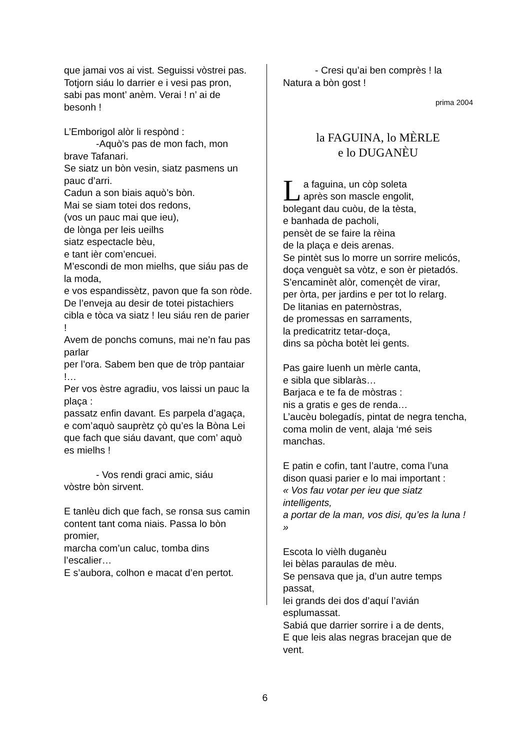que jamai vos ai vist. Seguissi vòstrei pas.
Totjorn siáu lo darrier e i vesi pas pron,
sabi pas mont’ anèm. Verai ! n’ ai de besonh !
L’Emborigol alòr li respònd :
-Aquò’s pas de mon fach, mon
brave Tafanari.
Se siatz un bòn vesin, siatz pasmens un pauc d’arri.
Cadun a son biais aquò’s bòn.
Mai se siam totei dos redons,
(vos un pauc mai que ieu),
de lònga per leis ueilhs
siatz espectacle bèu,
e tant ièr com’encuei.
M’escondi de mon mielhs, que siáu pas de la moda,
e vos espandissètz, pavon que fa son ròde.
De l’enveja au desir de totei pistachiers
cibla e tòca va siatz ! Ieu siáu ren de parier !
Avem de ponchs comuns, mai ne’n fau pas parlar
per l’ora. Sabem ben que de tròp pantaiar !…
Per vos èstre agradiu, vos laissi un pauc la plaça :
passatz enfin davant. Es parpela d’agaça,
e com’aquò sauprètz çò qu’es la Bòna Lei
que fach que siáu davant, que com’ aquò es mielhs !
- Vos rendi graci amic, siáu
vòstre bòn sirvent.
E tanlèu dich que fach, se ronsa sus camin
content tant coma niais. Passa lo bòn promier,
marcha com’un caluc, tomba dins l’escalier…
E s’aubora, colhon e macat d’en pertot.
- Cresi qu’ai ben comprès ! la
Natura a bòn gost !
prima 2004
la FAGUINA, lo MÈRLE
e lo DUGANÈU
La faguina, un còp soleta
après son mascle engolit,
bolegant dau cuòu, de la tèsta,
e banhada de pacholi,
pensèt de se faire la rèina
de la plaça e deis arenas.
Se pintèt sus lo morre un sorrire melicós,
doça venguèt sa vòtz, e son èr pietadós.
S’encaminèt alòr, començèt de virar,
per òrta, per jardins e per tot lo relarg.
De litanias en paternòstras,
de promessas en sarraments,
la predicatritz tetar-doça,
dins sa pòcha botèt lei gents.
Pas gaire luenh un mèrle canta,
e sibla que siblaràs…
Barjaca e te fa de mòstras :
nis a gratis e ges de renda…
L’aucèu bolegadís, pintat de negra tencha,
coma molin de vent, alaja ‘mé seis manchas.
E patin e cofin, tant l’autre, coma l’una
dison quasi parier e lo mai important :
« Vos fau votar per ieu que siatz intelligents,
a portar de la man, vos disi, qu’es la luna ! »
Escota lo vièlh duganèu
lei bèlas paraulas de mèu.
Se pensava que ja, d’un autre temps passat,
lei grands dei dos d’aquí l’avián esplumassat.
Sabiá que darrier sorrire i a de dents,
E que leis alas negras bracejan que de vent.
6